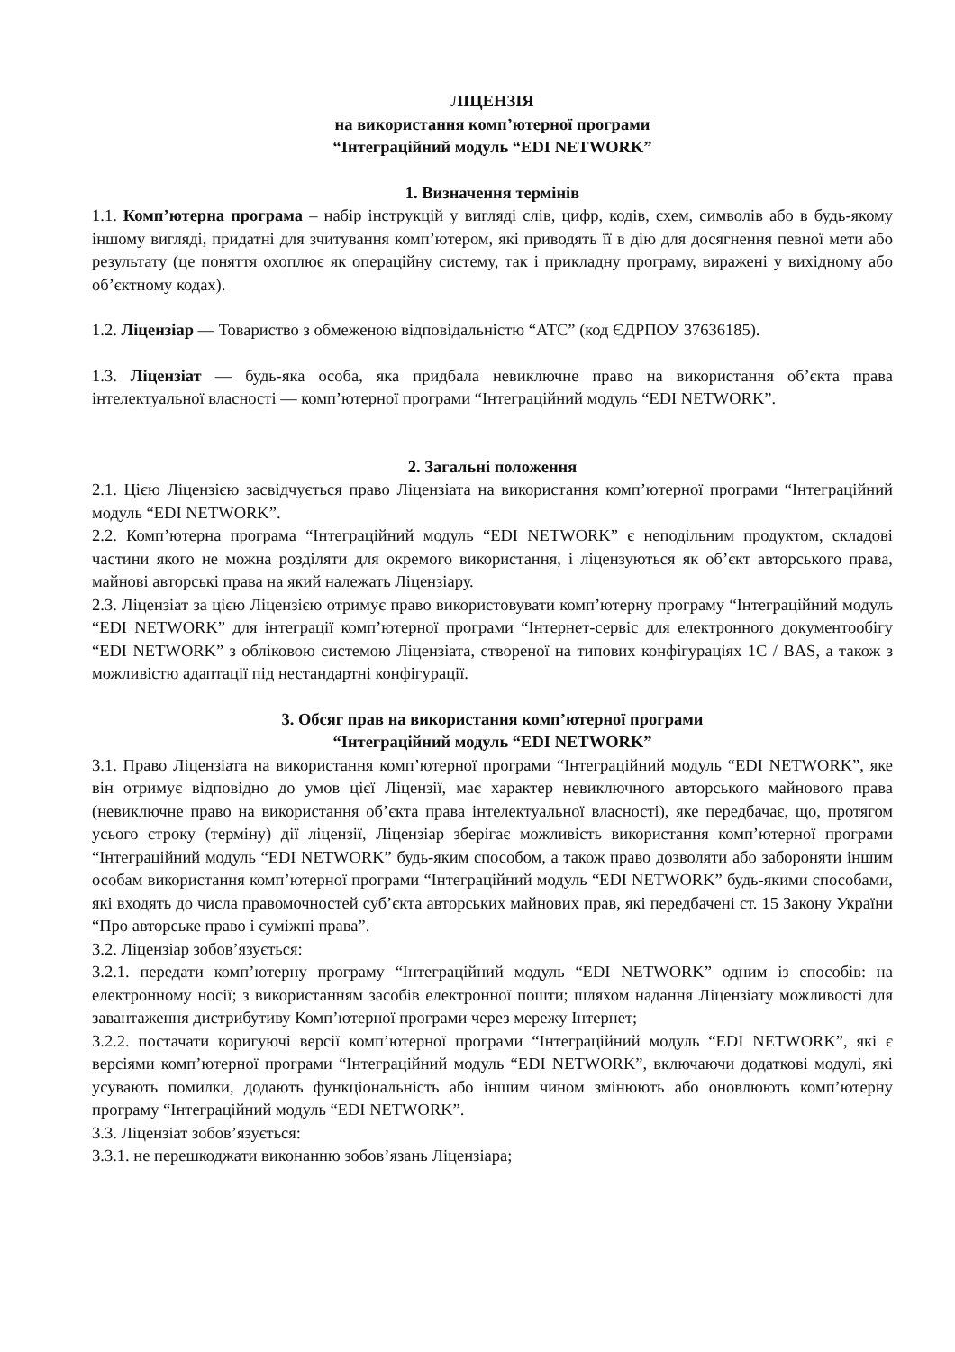ЛІЦЕНЗІЯ
на використання комп’ютерної програми
“Інтеграційний модуль “EDI NETWORK”
1. Визначення термінів
1.1. Комп’ютерна програма – набір інструкцій у вигляді слів, цифр, кодів, схем, символів або в будь-якому іншому вигляді, придатні для зчитування комп’ютером, які приводять її в дію для досягнення певної мети або результату (це поняття охоплює як операційну систему, так і прикладну програму, виражені у вихідному або об’єктному кодах).
1.2. Ліцензіар — Товариство з обмеженою відповідальністю “АТС” (код ЄДРПОУ 37636185).
1.3. Ліцензіат — будь-яка особа, яка придбала невиключне право на використання об’єкта права інтелектуальної власності — комп’ютерної програми “Інтеграційний модуль “EDI NETWORK”.
2. Загальні положення
2.1. Цією Ліцензією засвідчується право Ліцензіата на використання комп’ютерної програми “Інтеграційний модуль “EDI NETWORK”.
2.2. Комп’ютерна програма “Інтеграційний модуль “EDI NETWORK” є неподільним продуктом, складові частини якого не можна розділяти для окремого використання, і ліцензуються як об’єкт авторського права, майнові авторські права на який належать Ліцензіару.
2.3. Ліцензіат за цією Ліцензією отримує право використовувати комп’ютерну програму “Інтеграційний модуль “EDI NETWORK” для інтеграції комп’ютерної програми “Інтернет-сервіс для електронного документообігу “EDI NETWORK” з обліковою системою Ліцензіата, створеної на типових конфігураціях 1С / BAS, а також з можливістю адаптації під нестандартні конфігурації.
3. Обсяг прав на використання комп’ютерної програми
“Інтеграційний модуль “EDI NETWORK”
3.1. Право Ліцензіата на використання комп’ютерної програми “Інтеграційний модуль “EDI NETWORK”, яке він отримує відповідно до умов цієї Ліцензії, має характер невиключного авторського майнового права (невиключне право на використання об’єкта права інтелектуальної власності), яке передбачає, що, протягом усього строку (терміну) дії ліцензії, Ліцензіар зберігає можливість використання комп’ютерної програми “Інтеграційний модуль “EDI NETWORK” будь-яким способом, а також право дозволяти або забороняти іншим особам використання комп’ютерної програми “Інтеграційний модуль “EDI NETWORK” будь-якими способами, які входять до числа правомочностей суб’єкта авторських майнових прав, які передбачені ст. 15 Закону України “Про авторське право і суміжні права”.
3.2. Ліцензіар зобов’язується:
3.2.1. передати комп’ютерну програму “Інтеграційний модуль “EDI NETWORK” одним із способів: на електронному носії; з використанням засобів електронної пошти; шляхом надання Ліцензіату можливості для завантаження дистрибутиву Комп’ютерної програми через мережу Інтернет;
3.2.2. постачати коригуючі версії комп’ютерної програми “Інтеграційний модуль “EDI NETWORK”, які є версіями комп’ютерної програми “Інтеграційний модуль “EDI NETWORK”, включаючи додаткові модулі, які усувають помилки, додають функціональність або іншим чином змінюють або оновлюють комп’ютерну програму “Інтеграційний модуль “EDI NETWORK”.
3.3. Ліцензіат зобов’язується:
3.3.1. не перешкоджати виконанню зобов’язань Ліцензіара;